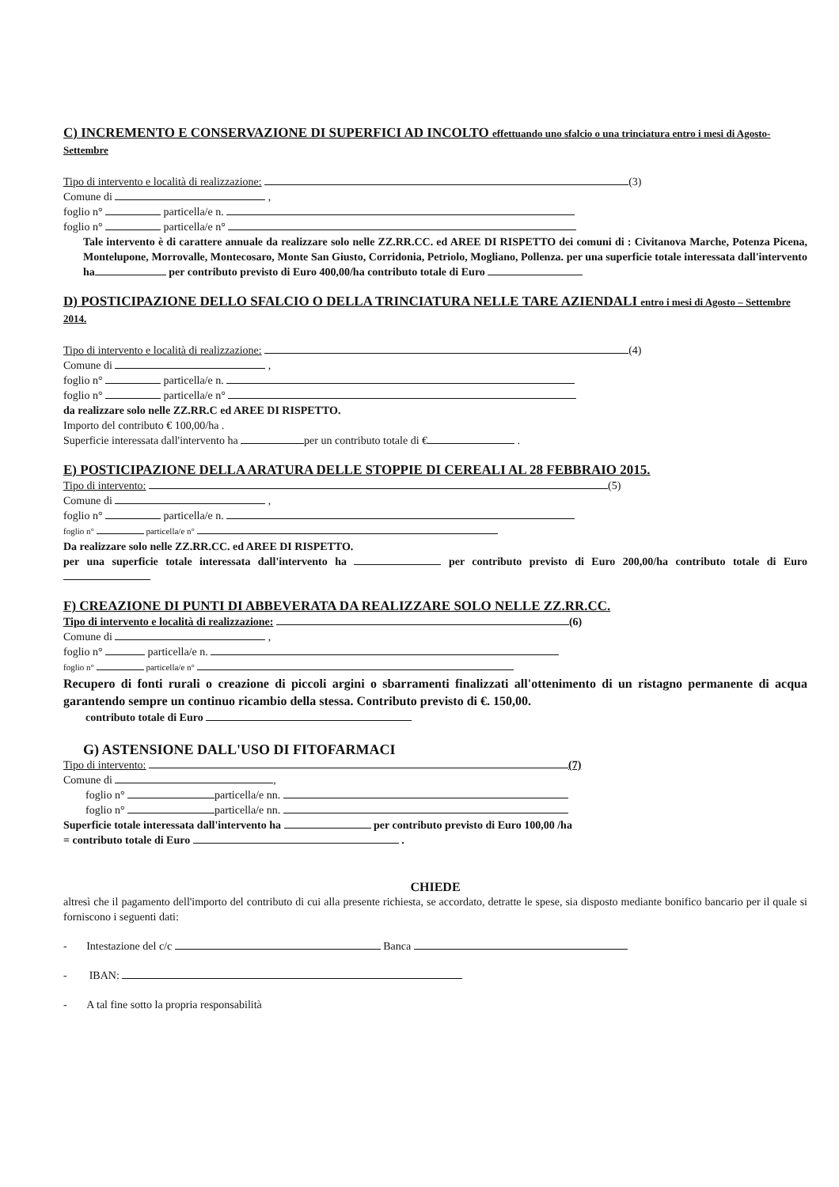C) INCREMENTO E CONSERVAZIONE DI SUPERFICI AD INCOLTO effettuando uno sfalcio o una trinciatura entro i mesi di Agosto-Settembre
Tipo di intervento e località di realizzazione: (3)
Comune di ,
foglio n° particella/e n.
foglio n° particella/e n°
Tale intervento è di carattere annuale da realizzare solo nelle ZZ.RR.CC. ed AREE DI RISPETTO dei comuni di : Civitanova Marche, Potenza Picena, Montelupone, Morrovalle, Montecosaro, Monte San Giusto, Corridonia, Petriolo, Mogliano, Pollenza. per una superficie totale interessata dall'intervento ha per contributo previsto di Euro 400,00/ha contributo totale di Euro
D) POSTICIPAZIONE DELLO SFALCIO O DELLA TRINCIATURA NELLE TARE AZIENDALI entro i mesi di Agosto – Settembre 2014.
Tipo di intervento e località di realizzazione: (4)
Comune di ,
foglio n° particella/e n.
foglio n° particella/e n°
da realizzare solo nelle ZZ.RR.C ed AREE DI RISPETTO.
Importo del contributo € 100,00/ha .
Superficie interessata dall'intervento ha per un contributo totale di € .
E) POSTICIPAZIONE DELLA ARATURA DELLE STOPPIE DI CEREALI AL 28 FEBBRAIO 2015.
Tipo di intervento: (5)
Comune di ,
foglio n° particella/e n.
foglio n° particella/e n°
Da realizzare solo nelle ZZ.RR.CC. ed AREE DI RISPETTO.
per una superficie totale interessata dall'intervento ha per contributo previsto di Euro 200,00/ha contributo totale di Euro
F) CREAZIONE DI PUNTI DI ABBEVERATA DA REALIZZARE SOLO NELLE ZZ.RR.CC.
Tipo di intervento e località di realizzazione: (6)
Comune di ,
foglio n° particella/e n.
foglio n° particella/e n°
Recupero di fonti rurali o creazione di piccoli argini o sbarramenti finalizzati all'ottenimento di un ristagno permanente di acqua garantendo sempre un continuo ricambio della stessa. Contributo previsto di €. 150,00.
contributo totale di Euro
G) ASTENSIONE DALL'USO DI FITOFARMACI
Tipo di intervento: (7)
Comune di ,
foglio n° particella/e nn.
foglio n° particella/e nn.
Superficie totale interessata dall'intervento ha per contributo previsto di Euro 100,00 /ha
= contributo totale di Euro .
CHIEDE
altresì che il pagamento dell'importo del contributo di cui alla presente richiesta, se accordato, detratte le spese, sia disposto mediante bonifico bancario per il quale si forniscono i seguenti dati:
- Intestazione del c/c Banca
- IBAN:
- A tal fine sotto la propria responsabilità